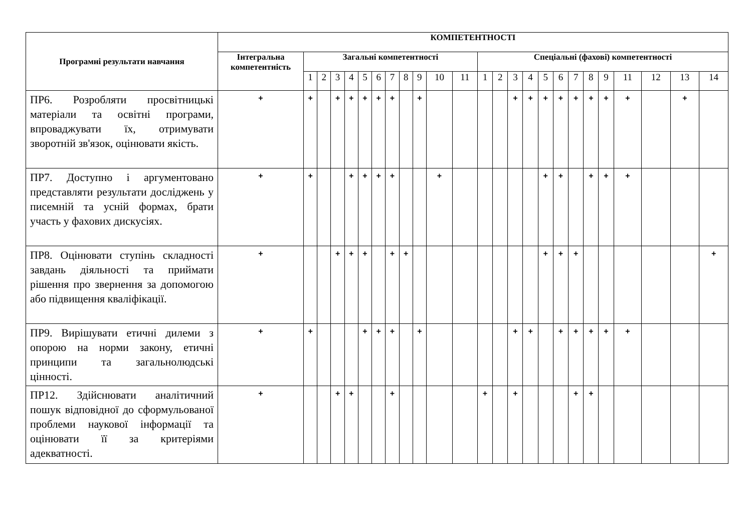| Програмні результати навчання | КОМПЕТЕНТНОСТІ | | | | | | | | | | | | | | | | | | | | | | | | |
| --- | --- | --- | --- | --- | --- | --- | --- | --- | --- | --- | --- | --- | --- | --- | --- | --- | --- | --- | --- | --- | --- | --- | --- | --- | --- |
| | Інтегральна компетентність | Загальні компетентності | | | | | | | | | | | Спеціальні (фахові) компетентності | | | | | | | | | | | | |
| | | 1 | 2 | 3 | 4 | 5 | 6 | 7 | 8 | 9 | 10 | 11 | 1 | 2 | 3 | 4 | 5 | 6 | 7 | 8 | 9 | 11 | 12 | 13 | 14 |
| ПР6. Розробляти просвітницькі матеріали та освітні програми, впроваджувати їх, отримувати зворотній зв'язок, оцінювати якість. | + | + | | + | + | + | + | + | | + | | | | | + | + | + | + | + | + | + | + | | + | |
| ПР7. Доступно і аргументовано представляти результати досліджень у писемній та усній формах, брати участь у фахових дискусіях. | + | + | | | + | + | + | + | | | + | | | | | | + | + | | + | + | + | | | |
| ПР8. Оцінювати ступінь складності завдань діяльності та приймати рішення про звернення за допомогою або підвищення кваліфікації. | + | | | + | + | + | | + | + | | | | | | | | + | + | + | | | | | | + |
| ПР9. Вирішувати етичні дилеми з опорою на норми закону, етичні принципи та загальнолюдські цінності. | + | + | | | | + | + | + | | + | | | | | + | + | | + | + | + | + | + | | | |
| ПР12. Здійснювати аналітичний пошук відповідної до сформульованої проблеми наукової інформації та оцінювати її за критеріями адекватності. | + | | | + | + | | | + | | | | | + | | + | | | | + | + | | | | | |